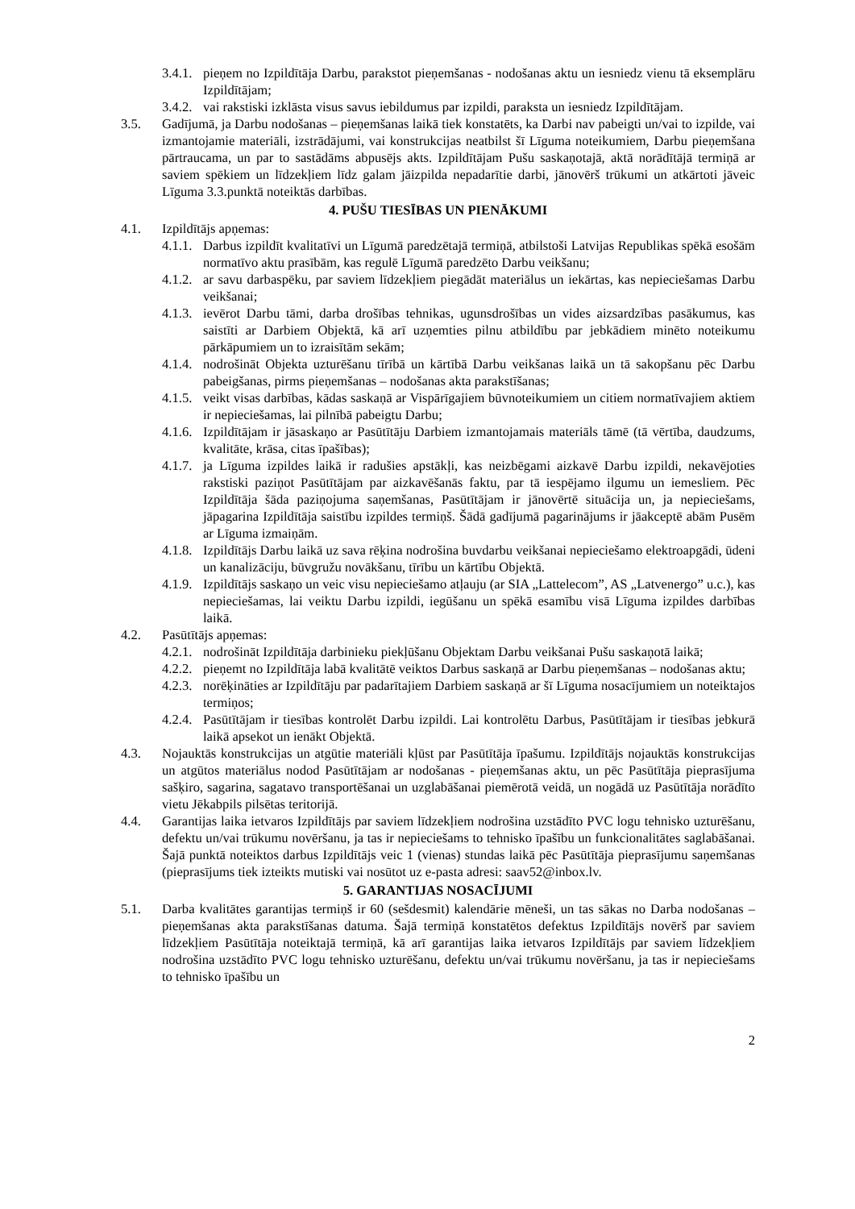3.4.1. pieņem no Izpildītāja Darbu, parakstot pieņemšanas - nodošanas aktu un iesniedz vienu tā eksemplāru Izpildītājam;
3.4.2. vai rakstiski izklāsta visus savus iebildumus par izpildi, paraksta un iesniedz Izpildītājam.
3.5. Gadījumā, ja Darbu nodošanas – pieņemšanas laikā tiek konstatēts, ka Darbi nav pabeigti un/vai to izpilde, vai izmantojamie materiāli, izstrādājumi, vai konstrukcijas neatbilst šī Līguma noteikumiem, Darbu pieņemšana pārtraucama, un par to sastādāms abpusējs akts. Izpildītājam Pušu saskaņotajā, aktā norādītājā termiņā ar saviem spēkiem un līdzekļiem līdz galam jāizpilda nepadarītie darbi, jānovērš trūkumi un atkārtoti jāveic Līguma 3.3.punktā noteiktās darbības.
4. PUŠU TIESĪBAS UN PIENĀKUMI
4.1. Izpildītājs apņemas:
4.1.1. Darbus izpildīt kvalitatīvi un Līgumā paredzētajā termiņā, atbilstoši Latvijas Republikas spēkā esošām normatīvo aktu prasībām, kas regulē Līgumā paredzēto Darbu veikšanu;
4.1.2. ar savu darbaspēku, par saviem līdzekļiem piegādāt materiālus un iekārtas, kas nepieciešamas Darbu veikšanai;
4.1.3. ievērot Darbu tāmi, darba drošības tehnikas, ugunsdrošības un vides aizsardzības pasākumus, kas saistīti ar Darbiem Objektā, kā arī uzņemties pilnu atbildību par jebkādiem minēto noteikumu pārkāpumiem un to izraisītām sekām;
4.1.4. nodrošināt Objekta uzturēšanu tīrībā un kārtībā Darbu veikšanas laikā un tā sakopšanu pēc Darbu pabeigšanas, pirms pieņemšanas – nodošanas akta parakstīšanas;
4.1.5. veikt visas darbības, kādas saskaņā ar Vispārīgajiem būvnoteikumiem un citiem normatīvajiem aktiem ir nepieciešamas, lai pilnībā pabeigtu Darbu;
4.1.6. Izpildītājam ir jāsaskaņo ar Pasūtītāju Darbiem izmantojamais materiāls tāmē (tā vērtība, daudzums, kvalitāte, krāsa, citas īpašības);
4.1.7. ja Līguma izpildes laikā ir radušies apstākļi, kas neizbēgami aizkavē Darbu izpildi, nekavējoties rakstiski paziņot Pasūtītājam par aizkavēšanās faktu, par tā iespējamo ilgumu un iemesliem. Pēc Izpildītāja šāda paziņojuma saņemšanas, Pasūtītājam ir jānovērtē situācija un, ja nepieciešams, jāpagarina Izpildītāja saistību izpildes termiņš. Šādā gadījumā pagarinājums ir jāakceptē abām Pusēm ar Līguma izmaiņām.
4.1.8. Izpildītājs Darbu laikā uz sava rēķina nodrošina buvdarbu veikšanai nepieciešamo elektroapgādi, ūdeni un kanalizāciju, būvgružu novākšanu, tīrību un kārtību Objektā.
4.1.9. Izpildītājs saskaņo un veic visu nepieciešamo atļauju (ar SIA „Lattelecom”, AS „Latvenergo” u.c.), kas nepieciešamas, lai veiktu Darbu izpildi, iegūšanu un spēkā esamību visā Līguma izpildes darbības laikā.
4.2. Pasūtītājs apņemas:
4.2.1. nodrošināt Izpildītāja darbinieku piekļūšanu Objektam Darbu veikšanai Pušu saskaņotā laikā;
4.2.2. pieņemt no Izpildītāja labā kvalitātē veiktos Darbus saskaņā ar Darbu pieņemšanas – nodošanas aktu;
4.2.3. norēķināties ar Izpildītāju par padarītajiem Darbiem saskaņā ar šī Līguma nosacījumiem un noteiktajos termiņos;
4.2.4. Pasūtītājam ir tiesības kontrolēt Darbu izpildi. Lai kontrolētu Darbus, Pasūtītājam ir tiesības jebkurā laikā apsekot un ienākt Objektā.
4.3. Nojauktās konstrukcijas un atgūtie materiāli kļūst par Pasūtītāja īpašumu. Izpildītājs nojauktās konstrukcijas un atgūtos materiālus nodod Pasūtītājam ar nodošanas - pieņemšanas aktu, un pēc Pasūtītāja pieprasījuma sašķiro, sagarina, sagatavo transportēšanai un uzglabāšanai piemērotā veidā, un nogādā uz Pasūtītāja norādīto vietu Jēkabpils pilsētas teritorijā.
4.4. Garantijas laika ietvaros Izpildītājs par saviem līdzekļiem nodrošina uzstādīto PVC logu tehnisko uzturēšanu, defektu un/vai trūkumu novēršanu, ja tas ir nepieciešams to tehnisko īpašību un funkcionalitātes saglabāšanai. Šajā punktā noteiktos darbus Izpildītājs veic 1 (vienas) stundas laikā pēc Pasūtītāja pieprasījumu saņemšanas (pieprasījums tiek izteikts mutiski vai nosūtot uz e-pasta adresi: saav52@inbox.lv.
5. GARANTIJAS NOSACĪJUMI
5.1. Darba kvalitātes garantijas termiņš ir 60 (sešdesmit) kalendārie mēneši, un tas sākas no Darba nodošanas – pieņemšanas akta parakstīšanas datuma. Šajā termiņā konstatētos defektus Izpildītājs novērš par saviem līdzekļiem Pasūtītāja noteiktajā termiņā, kā arī garantijas laika ietvaros Izpildītājs par saviem līdzekļiem nodrošina uzstādīto PVC logu tehnisko uzturēšanu, defektu un/vai trūkumu novēršanu, ja tas ir nepieciešams to tehnisko īpašību un
2